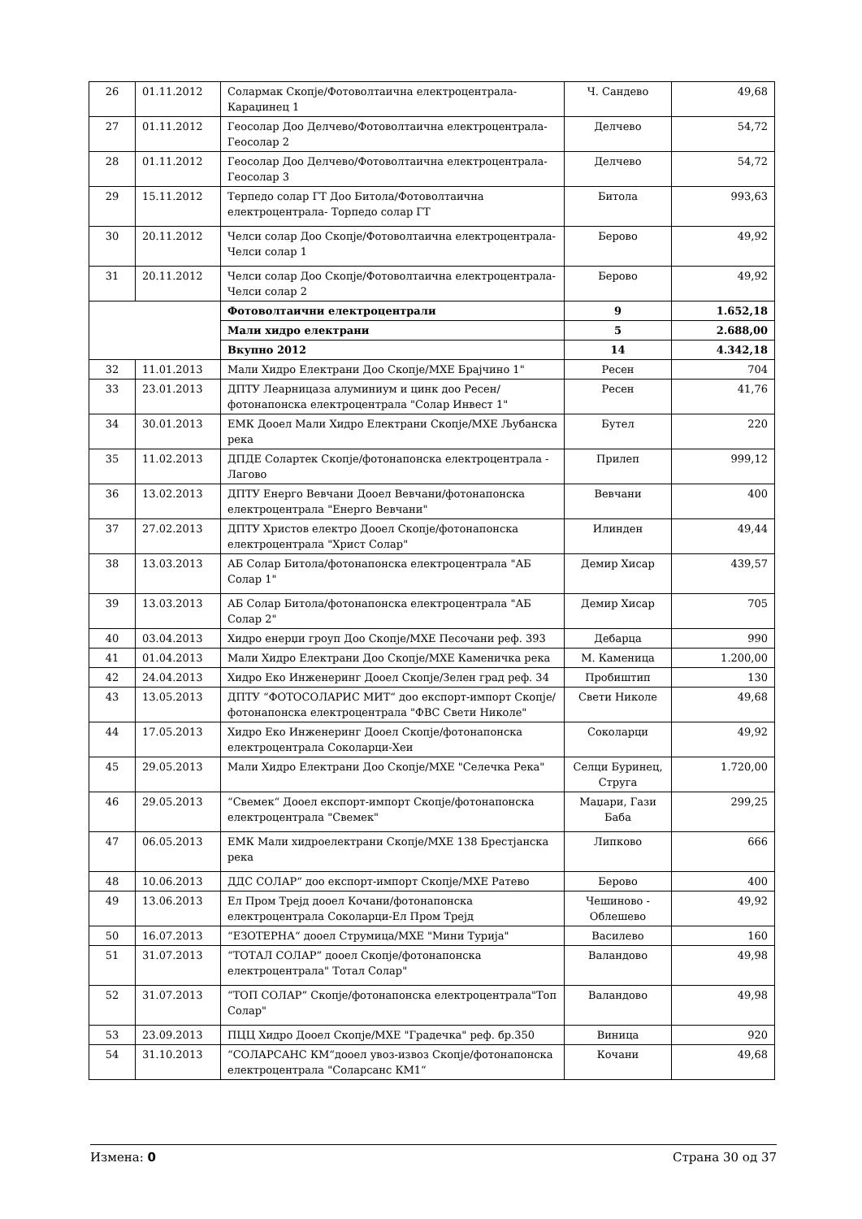| 26 | 01.11.2012 | Солармак Скопје/Фотоволтаична електроцентрала-Караџинец 1 | Ч. Сандево | 49,68 |
| 27 | 01.11.2012 | Геосолар Доо Делчево/Фотоволтаична електроцентрала-Геосолар 2 | Делчево | 54,72 |
| 28 | 01.11.2012 | Геосолар Доо Делчево/Фотоволтаична електроцентрала-Геосолар 3 | Делчево | 54,72 |
| 29 | 15.11.2012 | Терпедо солар ГТ Доо Битола/Фотоволтаична електроцентрала- Торпедо солар ГТ | Битола | 993,63 |
| 30 | 20.11.2012 | Челси солар Доо Скопје/Фотоволтаична електроцентрала- Челси солар 1 | Берово | 49,92 |
| 31 | 20.11.2012 | Челси солар Доо Скопје/Фотоволтаична електроцентрала- Челси солар 2 | Берово | 49,92 |
| | | Фотоволтаични електроцентрали | 9 | 1.652,18 |
| | | Мали хидро електрани | 5 | 2.688,00 |
| | | Вкупно 2012 | 14 | 4.342,18 |
| 32 | 11.01.2013 | Мали Хидро Електрани Доо Скопје/МХЕ Брајчино 1" | Ресен | 704 |
| 33 | 23.01.2013 | ДПТУ Леарницаза алуминиум и цинк доо Ресен/фотонапонска електроцентрала "Солар Инвест 1" | Ресен | 41,76 |
| 34 | 30.01.2013 | ЕМК Дооел Мали Хидро Електрани Скопје/МХЕ Љубанска река | Бутел | 220 |
| 35 | 11.02.2013 | ДПДЕ Солартек Скопје/фотонапонска електроцентрала - Лагово | Прилеп | 999,12 |
| 36 | 13.02.2013 | ДПТУ Енерго Вевчани Дооел Вевчани/фотонапонска електроцентрала "Енерго Вевчани" | Вевчани | 400 |
| 37 | 27.02.2013 | ДПТУ Христов електро Дооел Скопје/фотонапонска електроцентрала "Христ Солар" | Илинден | 49,44 |
| 38 | 13.03.2013 | АБ Солар Битола/фотонапонска електроцентрала "АБ Солар 1" | Демир Хисар | 439,57 |
| 39 | 13.03.2013 | АБ Солар Битола/фотонапонска електроцентрала "АБ Солар 2" | Демир Хисар | 705 |
| 40 | 03.04.2013 | Хидро енерџи гроуп Доо Скопје/МХЕ Песочани реф. 393 | Дебарца | 990 |
| 41 | 01.04.2013 | Мали Хидро Електрани Доо Скопје/МХЕ Каменичка река | М. Каменица | 1.200,00 |
| 42 | 24.04.2013 | Хидро Еко Инженеринг Дооел Скопје/Зелен град реф. 34 | Пробиштип | 130 |
| 43 | 13.05.2013 | ДПТУ “ФОТОСОЛАРИС МИТ“ доо експорт-импорт Скопје/фотонапонска електроцентрала "ФВС Свети Николе" | Свети Николе | 49,68 |
| 44 | 17.05.2013 | Хидро Еко Инженеринг Дооел Скопје/фотонапонска електроцентрала Соколарци-Хеи | Соколарци | 49,92 |
| 45 | 29.05.2013 | Мали Хидро Електрани Доо Скопје/МХЕ "Селечка Река" | Селци Буринец, Струга | 1.720,00 |
| 46 | 29.05.2013 | “Свемек“ Дооел експорт-импорт Скопје/фотонапонска електроцентрала "Свемек" | Маџари, Гази Баба | 299,25 |
| 47 | 06.05.2013 | ЕМК Мали хидроелектрани Скопје/МХЕ 138 Брестјанска река | Липково | 666 |
| 48 | 10.06.2013 | ДДС СОЛАР“ доо експорт-импорт Скопје/МХЕ Ратево | Берово | 400 |
| 49 | 13.06.2013 | Ел Пром Трејд дооел Кочани/фотонапонска електроцентрала Соколарци-Ел Пром Трејд | Чешиново - Облешево | 49,92 |
| 50 | 16.07.2013 | “ЕЗОТЕРНА“ дооел Струмица/МХЕ "Мини Турија" | Василево | 160 |
| 51 | 31.07.2013 | “ТОТАЛ СОЛАР” дооел Скопје/фотонапонска електроцентрала" Тотал Солар" | Валандово | 49,98 |
| 52 | 31.07.2013 | “ТОП СОЛАР” Скопје/фотонапонска електроцентрала"Топ Солар" | Валандово | 49,98 |
| 53 | 23.09.2013 | ПЦЦ Хидро Дооел Скопје/МХЕ "Градечка" реф. бр.350 | Виница | 920 |
| 54 | 31.10.2013 | “СОЛАРСАНС КМ“дооел увоз-извоз Скопје/фотонапонска електроцентрала "Соларсанс КМ1“ | Кочани | 49,68 |
Измена: 0 Страна 30 од 37